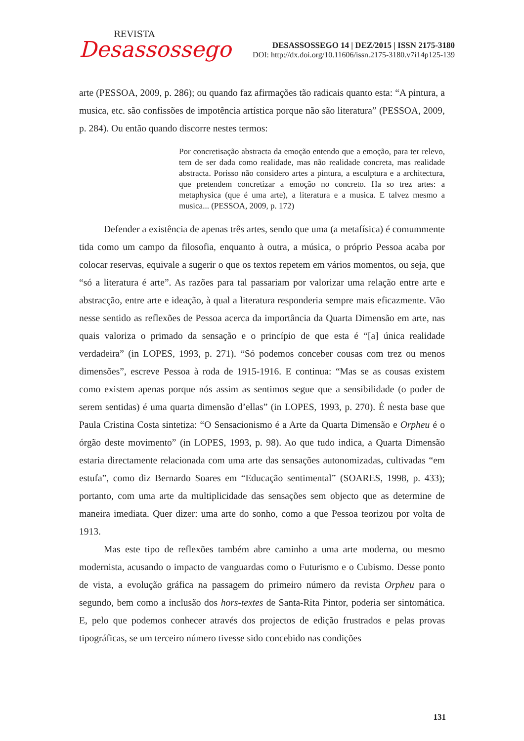REVISTA
Desassossego
DESASSOSSEGO 14 | DEZ/2015 | ISSN 2175-3180
DOI: http://dx.doi.org/10.11606/issn.2175-3180.v7i14p125-139
arte (PESSOA, 2009, p. 286); ou quando faz afirmações tão radicais quanto esta: “A pintura, a musica, etc. são confissões de impotência artística porque não são literatura” (PESSOA, 2009, p. 284). Ou então quando discorre nestes termos:
Por concretisação abstracta da emoção entendo que a emoção, para ter relevo, tem de ser dada como realidade, mas não realidade concreta, mas realidade abstracta. Porisso não considero artes a pintura, a esculptura e a architectura, que pretendem concretizar a emoção no concreto. Ha so trez artes: a metaphysica (que é uma arte), a literatura e a musica. E talvez mesmo a musica... (PESSOA, 2009, p. 172)
Defender a existência de apenas três artes, sendo que uma (a metafísica) é comummente tida como um campo da filosofia, enquanto à outra, a música, o próprio Pessoa acaba por colocar reservas, equivale a sugerir o que os textos repetem em vários momentos, ou seja, que “só a literatura é arte”. As razões para tal passariam por valorizar uma relação entre arte e abstracção, entre arte e ideação, à qual a literatura responderia sempre mais eficazmente. Vão nesse sentido as reflexões de Pessoa acerca da importância da Quarta Dimensão em arte, nas quais valoriza o primado da sensação e o princípio de que esta é “[a] única realidade verdadeira” (in LOPES, 1993, p. 271). “Só podemos conceber cousas com trez ou menos dimensões”, escreve Pessoa à roda de 1915-1916. E continua: “Mas se as cousas existem como existem apenas porque nós assim as sentimos segue que a sensibilidade (o poder de serem sentidas) é uma quarta dimensão d’ellas” (in LOPES, 1993, p. 270). É nesta base que Paula Cristina Costa sintetiza: “O Sensacionismo é a Arte da Quarta Dimensão e Orpheu é o órgão deste movimento” (in LOPES, 1993, p. 98). Ao que tudo indica, a Quarta Dimensão estaria directamente relacionada com uma arte das sensações autonomizadas, cultivadas “em estufa”, como diz Bernardo Soares em “Educação sentimental” (SOARES, 1998, p. 433); portanto, com uma arte da multiplicidade das sensações sem objecto que as determine de maneira imediata. Quer dizer: uma arte do sonho, como a que Pessoa teorizou por volta de 1913.
Mas este tipo de reflexões também abre caminho a uma arte moderna, ou mesmo modernista, acusando o impacto de vanguardas como o Futurismo e o Cubismo. Desse ponto de vista, a evolução gráfica na passagem do primeiro número da revista Orpheu para o segundo, bem como a inclusão dos hors-textes de Santa-Rita Pintor, poderia ser sintomática. E, pelo que podemos conhecer através dos projectos de edição frustrados e pelas provas tipográficas, se um terceiro número tivesse sido concebido nas condições
131